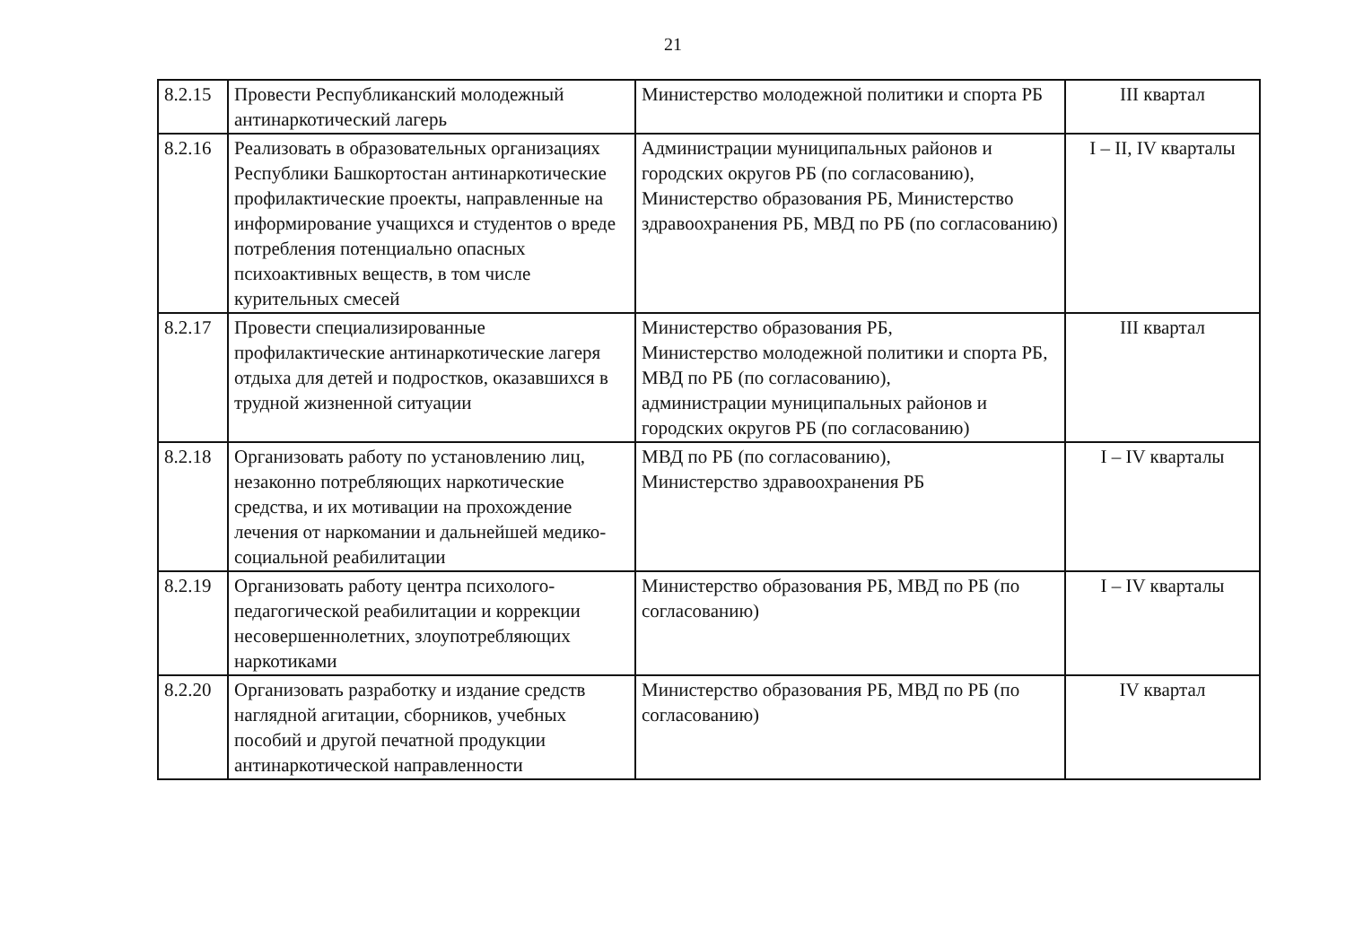21
| 8.2.15 | Провести Республиканский молодежный антинаркотический лагерь | Министерство молодежной политики и спорта РБ | III квартал |
| 8.2.16 | Реализовать в образовательных организациях Республики Башкортостан антинаркотические профилактические проекты, направленные на информирование учащихся и студентов о вреде потребления потенциально опасных психоактивных веществ, в том числе курительных смесей | Администрации муниципальных районов и городских округов РБ (по согласованию), Министерство образования РБ, Министерство здравоохранения РБ, МВД по РБ (по согласованию) | I – II, IV кварталы |
| 8.2.17 | Провести специализированные профилактические антинаркотические лагеря отдыха для детей и подростков, оказавшихся в трудной жизненной ситуации | Министерство образования РБ, Министерство молодежной политики и спорта РБ, МВД по РБ (по согласованию), администрации муниципальных районов и городских округов РБ (по согласованию) | III квартал |
| 8.2.18 | Организовать работу по установлению лиц, незаконно потребляющих наркотические средства, и их мотивации на прохождение лечения от наркомании и дальнейшей медико-социальной реабилитации | МВД по РБ (по согласованию), Министерство здравоохранения РБ | I – IV кварталы |
| 8.2.19 | Организовать работу центра психолого-педагогической реабилитации и коррекции несовершеннолетних, злоупотребляющих наркотиками | Министерство образования РБ, МВД по РБ (по согласованию) | I – IV кварталы |
| 8.2.20 | Организовать разработку и издание средств наглядной агитации, сборников, учебных пособий и другой печатной продукции антинаркотической направленности | Министерство образования РБ, МВД по РБ (по согласованию) | IV квартал |